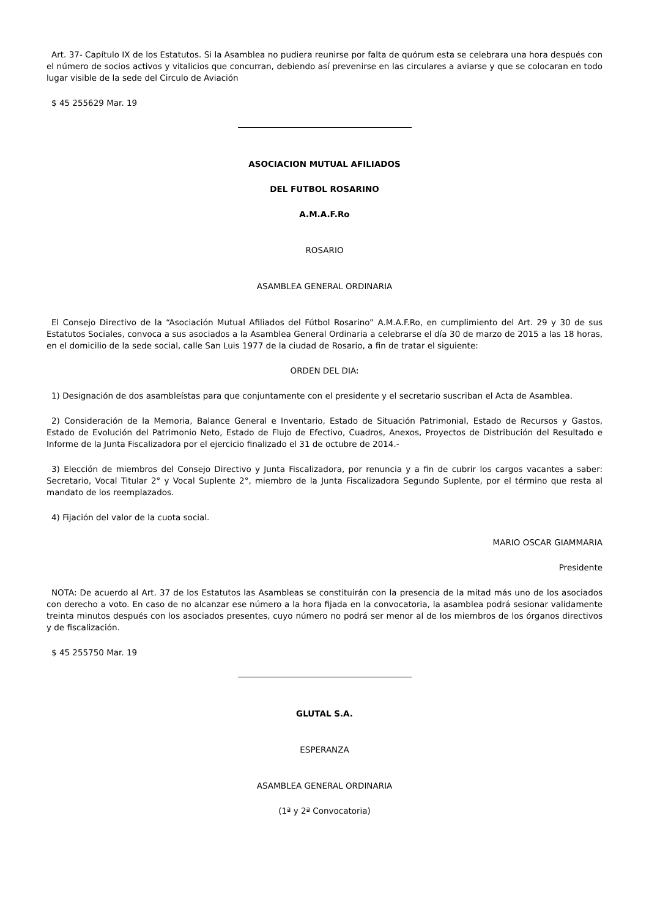Art. 37- Capítulo IX de los Estatutos. Si la Asamblea no pudiera reunirse por falta de quórum esta se celebrara una hora después con el número de socios activos y vitalicios que concurran, debiendo así prevenirse en las circulares a aviarse y que se colocaran en todo lugar visible de la sede del Circulo de Aviación
$ 45 255629 Mar. 19
ASOCIACION MUTUAL AFILIADOS
DEL FUTBOL ROSARINO
A.M.A.F.Ro
ROSARIO
ASAMBLEA GENERAL ORDINARIA
El Consejo Directivo de la “Asociación Mutual Afiliados del Fútbol Rosarino” A.M.A.F.Ro, en cumplimiento del Art. 29 y 30 de sus Estatutos Sociales, convoca a sus asociados a la Asamblea General Ordinaria a celebrarse el día 30 de marzo de 2015 a las 18 horas, en el domicilio de la sede social, calle San Luis 1977 de la ciudad de Rosario, a fin de tratar el siguiente:
ORDEN DEL DIA:
1) Designación de dos asambleístas para que conjuntamente con el presidente y el secretario suscriban el Acta de Asamblea.
2) Consideración de la Memoria, Balance General e Inventario, Estado de Situación Patrimonial, Estado de Recursos y Gastos, Estado de Evolución del Patrimonio Neto, Estado de Flujo de Efectivo, Cuadros, Anexos, Proyectos de Distribución del Resultado e Informe de la Junta Fiscalizadora por el ejercicio finalizado el 31 de octubre de 2014.-
3) Elección de miembros del Consejo Directivo y Junta Fiscalizadora, por renuncia y a fin de cubrir los cargos vacantes a saber: Secretario, Vocal Titular 2° y Vocal Suplente 2°, miembro de la Junta Fiscalizadora Segundo Suplente, por el término que resta al mandato de los reemplazados.
4) Fijación del valor de la cuota social.
MARIO OSCAR GIAMMARIA
Presidente
NOTA: De acuerdo al Art. 37 de los Estatutos las Asambleas se constituirán con la presencia de la mitad más uno de los asociados con derecho a voto. En caso de no alcanzar ese número a la hora fijada en la convocatoria, la asamblea podrá sesionar validamente treinta minutos después con los asociados presentes, cuyo número no podrá ser menor al de los miembros de los órganos directivos y de fiscalización.
$ 45 255750 Mar. 19
GLUTAL S.A.
ESPERANZA
ASAMBLEA GENERAL ORDINARIA
(1ª y 2ª Convocatoria)